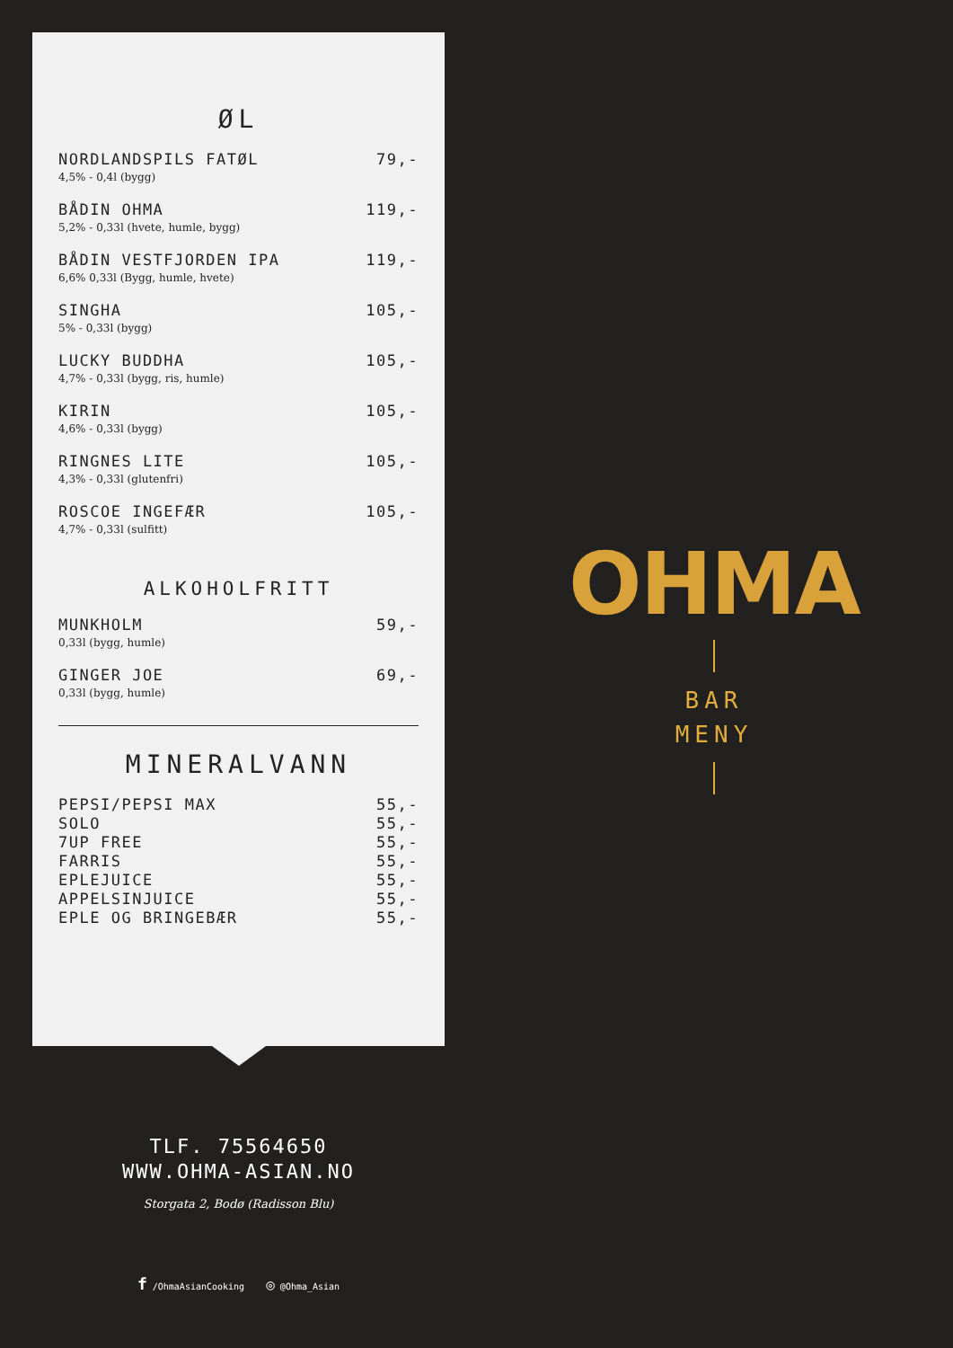ØL
| NORDLANDSPILS FATØL 4,5% - 0,4l (bygg) | 79,- |
| BÅDIN OHMA 5,2% - 0,33l (hvete, humle, bygg) | 119,- |
| BÅDIN VESTFJORDEN IPA 6,6% 0,33l (Bygg, humle, hvete) | 119,- |
| SINGHA 5% - 0,33l (bygg) | 105,- |
| LUCKY BUDDHA 4,7% - 0,33l (bygg, ris, humle) | 105,- |
| KIRIN 4,6% - 0,33l (bygg) | 105,- |
| RINGNES LITE 4,3% - 0,33l (glutenfri) | 105,- |
| ROSCOE INGEFÆR 4,7% - 0,33l (sulfitt) | 105,- |
ALKOHOLFRITT
| MUNKHOLM 0,33l (bygg, humle) | 59,- |
| GINGER JOE 0,33l (bygg, humle) | 69,- |
MINERALVANN
| PEPSI/PEPSI MAX | 55,- |
| SOLO | 55,- |
| 7UP FREE | 55,- |
| FARRIS | 55,- |
| EPLEJUICE | 55,- |
| APPELSINJUICE | 55,- |
| EPLE OG BRINGEBÆR | 55,- |
OHMA
BAR
MENY
TLF. 75564650
WWW.OHMA-ASIAN.NO
Storgata 2, Bodø (Radisson Blu)
f /OhmaAsianCooking ◎ @Ohma_Asian